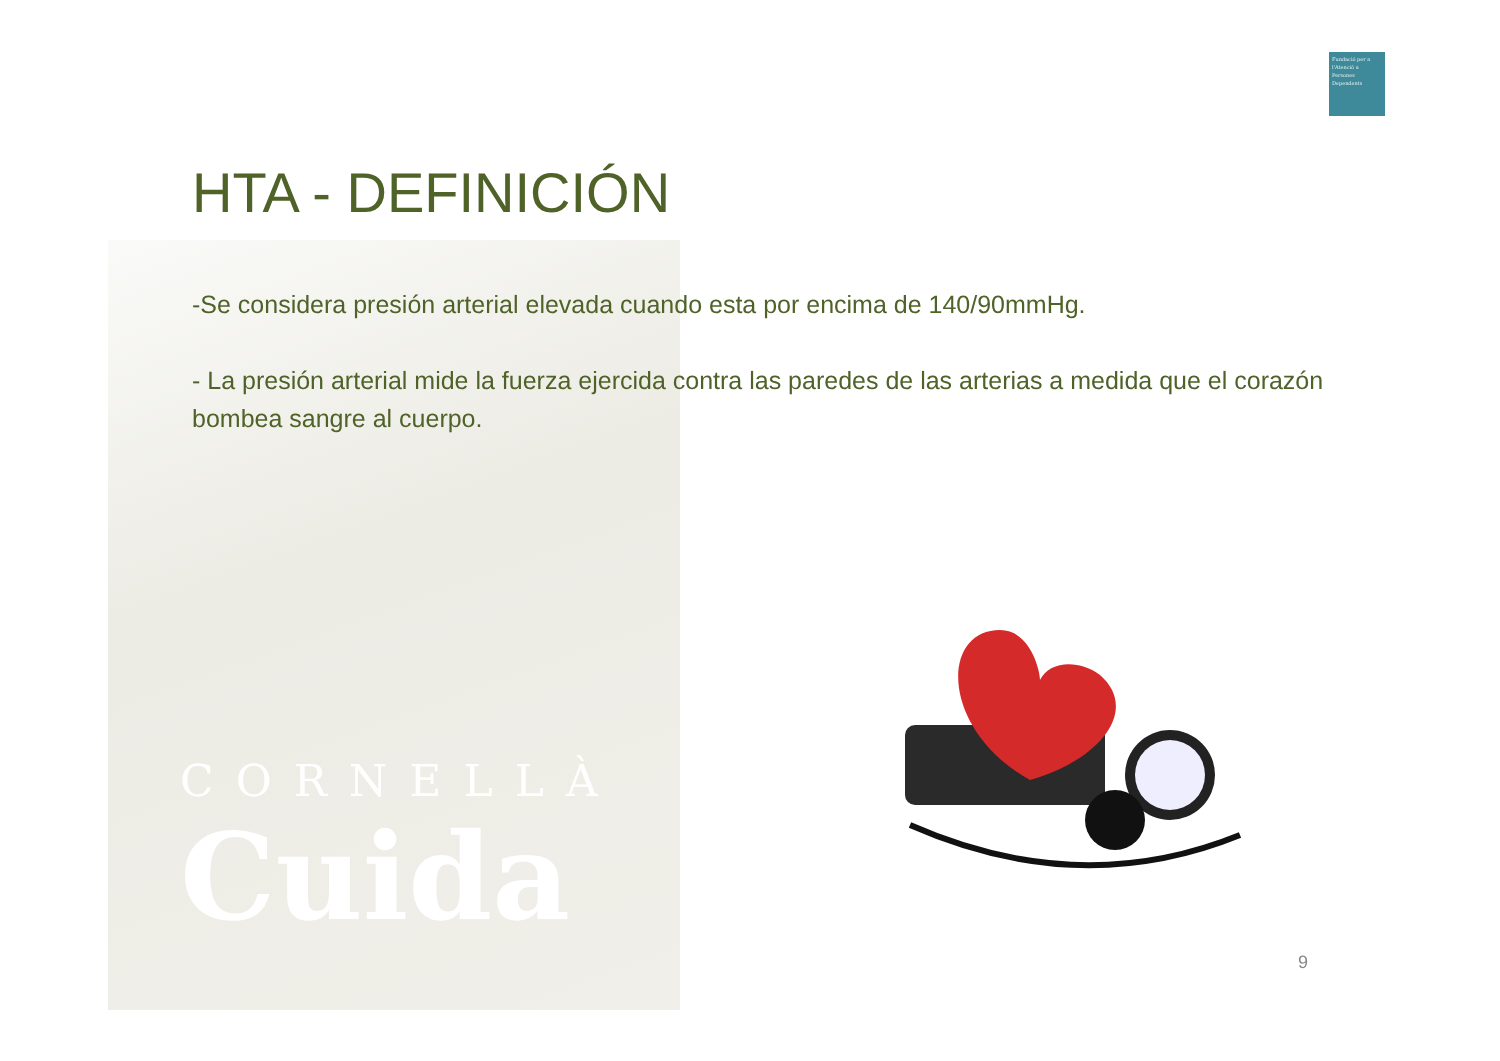Fundació per a l'Atenció a Persones Dependents
HTA - DEFINICIÓN
-Se considera presión arterial elevada cuando esta por encima de 140/90mmHg.
- La presión arterial mide la fuerza ejercida contra las paredes de las arterias a medida que el corazón bombea sangre al cuerpo.
CORNELLÀ
Cuida
9